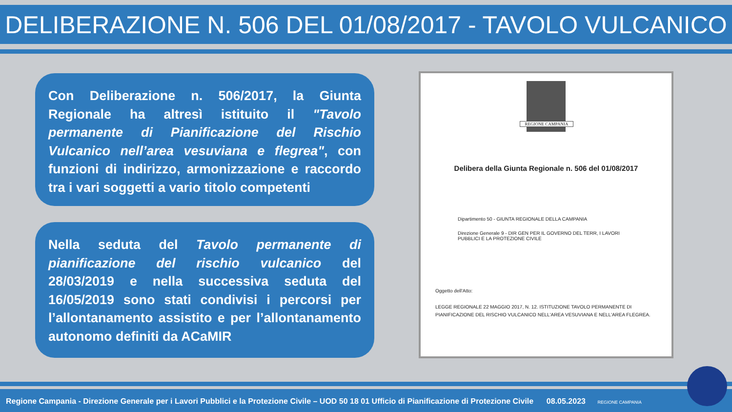DELIBERAZIONE N. 506 DEL 01/08/2017 - TAVOLO VULCANICO
Con Deliberazione n. 506/2017, la Giunta Regionale ha altresì istituito il "Tavolo permanente di Pianificazione del Rischio Vulcanico nell’area vesuviana e flegrea", con funzioni di indirizzo, armonizzazione e raccordo tra i vari soggetti a vario titolo competenti
Nella seduta del Tavolo permanente di pianificazione del rischio vulcanico del 28/03/2019 e nella successiva seduta del 16/05/2019 sono stati condivisi i percorsi per l’allontanamento assistito e per l’allontanamento autonomo definiti da ACaMIR
REGIONE CAMPANIA
Delibera della Giunta Regionale n. 506 del 01/08/2017
Dipartimento 50 - GIUNTA REGIONALE DELLA CAMPANIA
Direzione Generale 9 - DIR GEN PER IL GOVERNO DEL TERR, I LAVORI PUBBLICI E LA PROTEZIONE CIVILE
Oggetto dell'Atto:
LEGGE REGIONALE 22 MAGGIO 2017, N. 12. ISTITUZIONE TAVOLO PERMANENTE DI PIANIFICAZIONE DEL RISCHIO VULCANICO NELL'AREA VESUVIANA E NELL'AREA FLEGREA.
Regione Campania - Direzione Generale per i Lavori Pubblici e la Protezione Civile – UOD 50 18 01 Ufficio di Pianificazione di Protezione Civile 08.05.2023 REGIONE CAMPANIA